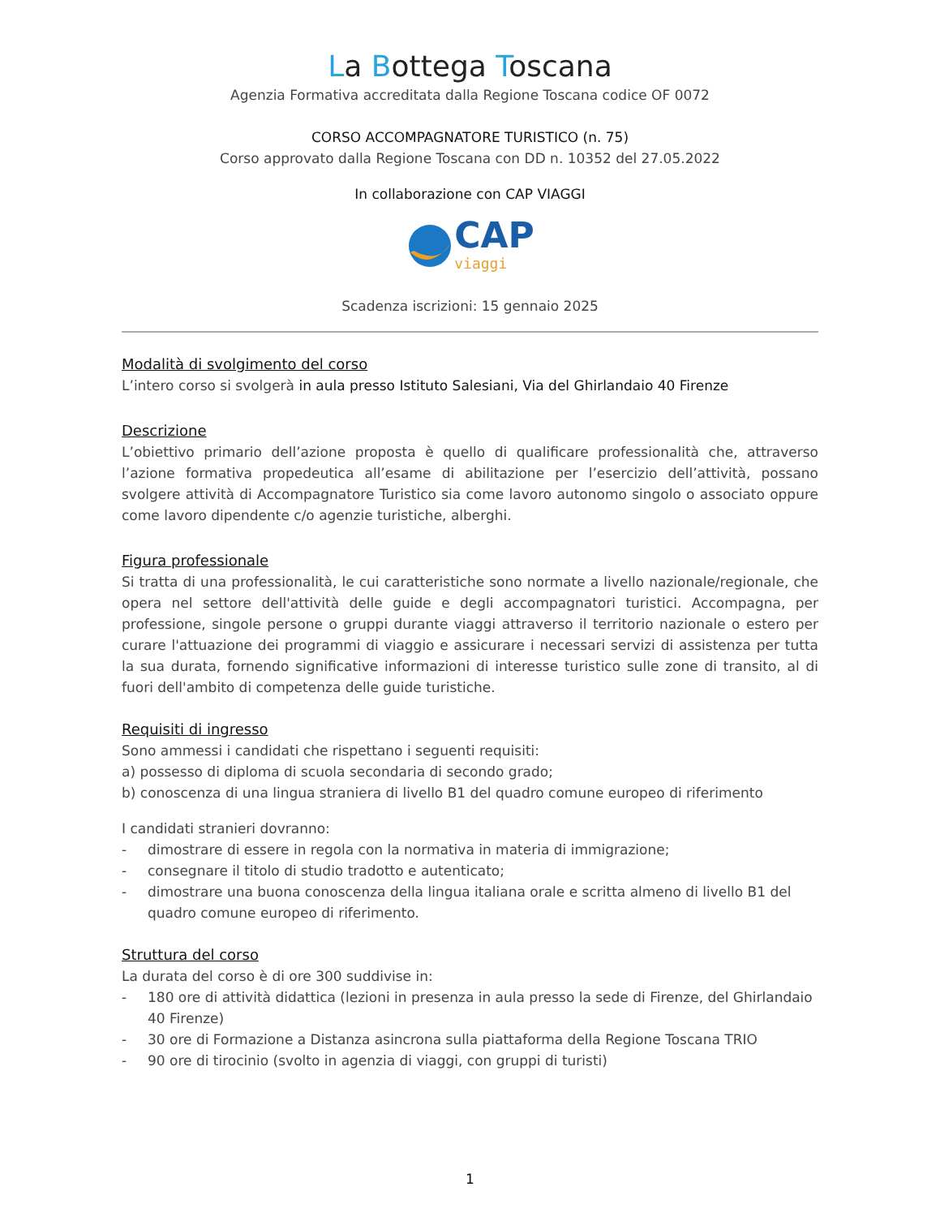La Bottega Toscana
Agenzia Formativa accreditata dalla Regione Toscana codice OF 0072
CORSO ACCOMPAGNATORE TURISTICO (n. 75)
Corso approvato dalla Regione Toscana con DD n. 10352 del 27.05.2022
In collaborazione con CAP VIAGGI
CAP
viaggi
Scadenza iscrizioni: 15 gennaio 2025
Modalità di svolgimento del corso
L’intero corso si svolgerà in aula presso Istituto Salesiani, Via del Ghirlandaio 40 Firenze
Descrizione
L’obiettivo primario dell’azione proposta è quello di qualificare professionalità che, attraverso l’azione formativa propedeutica all’esame di abilitazione per l’esercizio dell’attività, possano svolgere attività di Accompagnatore Turistico sia come lavoro autonomo singolo o associato oppure come lavoro dipendente c/o agenzie turistiche, alberghi.
Figura professionale
Si tratta di una professionalità, le cui caratteristiche sono normate a livello nazionale/regionale, che opera nel settore dell'attività delle guide e degli accompagnatori turistici. Accompagna, per professione, singole persone o gruppi durante viaggi attraverso il territorio nazionale o estero per curare l'attuazione dei programmi di viaggio e assicurare i necessari servizi di assistenza per tutta la sua durata, fornendo significative informazioni di interesse turistico sulle zone di transito, al di fuori dell'ambito di competenza delle guide turistiche.
Requisiti di ingresso
Sono ammessi i candidati che rispettano i seguenti requisiti:
a) possesso di diploma di scuola secondaria di secondo grado;
b) conoscenza di una lingua straniera di livello B1 del quadro comune europeo di riferimento
I candidati stranieri dovranno:
- dimostrare di essere in regola con la normativa in materia di immigrazione;
- consegnare il titolo di studio tradotto e autenticato;
- dimostrare una buona conoscenza della lingua italiana orale e scritta almeno di livello B1 del quadro comune europeo di riferimento.
Struttura del corso
La durata del corso è di ore 300 suddivise in:
- 180 ore di attività didattica (lezioni in presenza in aula presso la sede di Firenze, del Ghirlandaio 40 Firenze)
- 30 ore di Formazione a Distanza asincrona sulla piattaforma della Regione Toscana TRIO
- 90 ore di tirocinio (svolto in agenzia di viaggi, con gruppi di turisti)
1